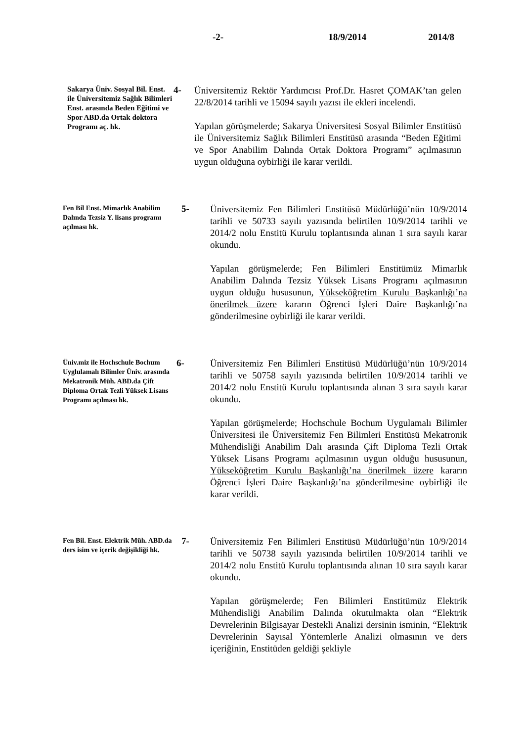-2- 18/9/2014 2014/8
Sakarya Üniv. Sosyal Bil. Enst. ile Üniversitemiz Sağlık Bilimleri Enst. arasında Beden Eğitimi ve Spor ABD.da Ortak doktora Programı aç. hk.
4-
Üniversitemiz Rektör Yardımcısı Prof.Dr. Hasret ÇOMAK’tan gelen 22/8/2014 tarihli ve 15094 sayılı yazısı ile ekleri incelendi.
Yapılan görüşmelerde; Sakarya Üniversitesi Sosyal Bilimler Enstitüsü ile Üniversitemiz Sağlık Bilimleri Enstitüsü arasında “Beden Eğitimi ve Spor Anabilim Dalında Ortak Doktora Programı” açılmasının uygun olduğuna oybirliği ile karar verildi.
Fen Bil Enst. Mimarlık Anabilim Dalında Tezsiz Y. lisans programı açılması hk.
5-
Üniversitemiz Fen Bilimleri Enstitüsü Müdürlüğü’nün 10/9/2014 tarihli ve 50733 sayılı yazısında belirtilen 10/9/2014 tarihli ve 2014/2 nolu Enstitü Kurulu toplantısında alınan 1 sıra sayılı karar okundu.
Yapılan görüşmelerde; Fen Bilimleri Enstitümüz Mimarlık Anabilim Dalında Tezsiz Yüksek Lisans Programı açılmasının uygun olduğu hususunun, Yükseköğretim Kurulu Başkanlığı’na önerilmek üzere kararın Öğrenci İşleri Daire Başkanlığı’na gönderilmesine oybirliği ile karar verildi.
Üniv.miz ile Hochschule Bochum Uyglulamalı Bilimler Üniv. arasında Mekatronik Müh. ABD.da Çift Diploma Ortak Tezli Yüksek Lisans Programı açılması hk.
6-
Üniversitemiz Fen Bilimleri Enstitüsü Müdürlüğü’nün 10/9/2014 tarihli ve 50758 sayılı yazısında belirtilen 10/9/2014 tarihli ve 2014/2 nolu Enstitü Kurulu toplantısında alınan 3 sıra sayılı karar okundu.
Yapılan görüşmelerde; Hochschule Bochum Uygulamalı Bilimler Üniversitesi ile Üniversitemiz Fen Bilimleri Enstitüsü Mekatronik Mühendisliği Anabilim Dalı arasında Çift Diploma Tezli Ortak Yüksek Lisans Programı açılmasının uygun olduğu hususunun, Yükseköğretim Kurulu Başkanlığı’na önerilmek üzere kararın Öğrenci İşleri Daire Başkanlığı’na gönderilmesine oybirliği ile karar verildi.
Fen Bil. Enst. Elektrik Müh. ABD.da ders isim ve içerik değişikliği hk.
7-
Üniversitemiz Fen Bilimleri Enstitüsü Müdürlüğü’nün 10/9/2014 tarihli ve 50738 sayılı yazısında belirtilen 10/9/2014 tarihli ve 2014/2 nolu Enstitü Kurulu toplantısında alınan 10 sıra sayılı karar okundu.
Yapılan görüşmelerde; Fen Bilimleri Enstitümüz Elektrik Mühendisliği Anabilim Dalında okutulmakta olan “Elektrik Devrelerinin Bilgisayar Destekli Analizi dersinin isminin, “Elektrik Devrelerinin Sayısal Yöntemlerle Analizi olmasının ve ders içeriğinin, Enstitüden geldiği şekliyle